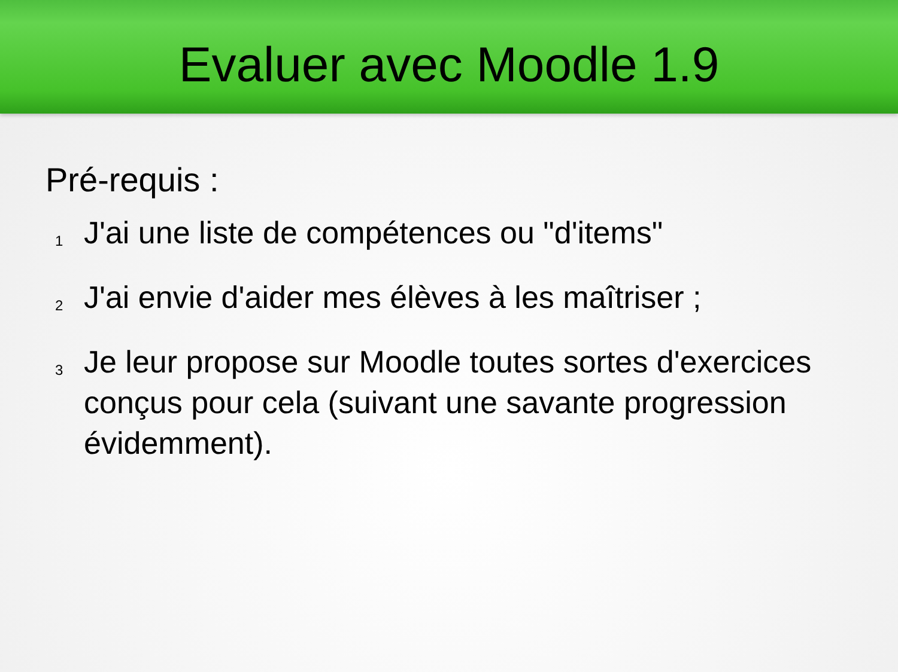Evaluer avec Moodle 1.9
Pré-requis :
1
J'ai une liste de compétences ou "d'items"
2
J'ai envie d'aider mes élèves à les maîtriser ;
3
Je leur propose sur Moodle toutes sortes d'exercices conçus pour cela (suivant une savante progression évidemment).